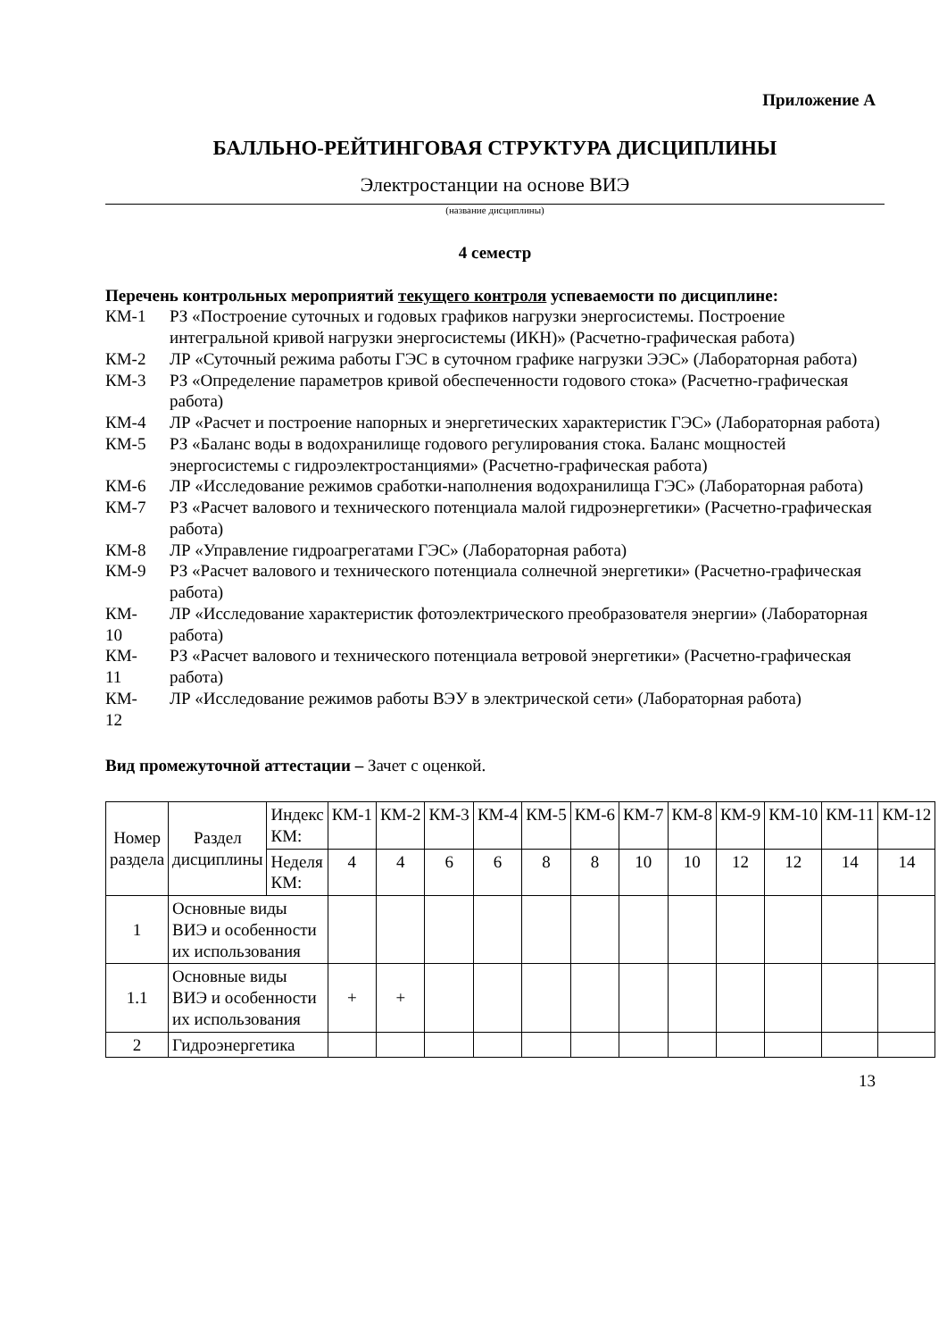Приложение А
БАЛЛЬНО-РЕЙТИНГОВАЯ СТРУКТУРА ДИСЦИПЛИНЫ
Электростанции на основе ВИЭ
(название дисциплины)
4 семестр
Перечень контрольных мероприятий текущего контроля успеваемости по дисциплине:
КМ-1 РЗ «Построение суточных и годовых графиков нагрузки энергосистемы. Построение интегральной кривой нагрузки энергосистемы (ИКН)» (Расчетно-графическая работа)
КМ-2 ЛР «Суточный режима работы ГЭС в суточном графике нагрузки ЭЭС» (Лабораторная работа)
КМ-3 РЗ «Определение параметров кривой обеспеченности годового стока» (Расчетно-графическая работа)
КМ-4 ЛР «Расчет и построение напорных и энергетических характеристик ГЭС» (Лабораторная работа)
КМ-5 РЗ «Баланс воды в водохранилище годового регулирования стока. Баланс мощностей энергосистемы с гидроэлектростанциями» (Расчетно-графическая работа)
КМ-6 ЛР «Исследование режимов сработки-наполнения водохранилища ГЭС» (Лабораторная работа)
КМ-7 РЗ «Расчет валового и технического потенциала малой гидроэнергетики» (Расчетно-графическая работа)
КМ-8 ЛР «Управление гидроагрегатами ГЭС» (Лабораторная работа)
КМ-9 РЗ «Расчет валового и технического потенциала солнечной энергетики» (Расчетно-графическая работа)
КМ-
10
ЛР «Исследование характеристик фотоэлектрического преобразователя энергии» (Лабораторная работа)
КМ-
11
РЗ «Расчет валового и технического потенциала ветровой энергетики» (Расчетно-графическая работа)
КМ-
12
ЛР «Исследование режимов работы ВЭУ в электрической сети» (Лабораторная работа)
Вид промежуточной аттестации – Зачет с оценкой.
| Номер раздела | Раздел дисциплины | Индекс КМ: | КМ-1 | КМ-2 | КМ-3 | КМ-4 | КМ-5 | КМ-6 | КМ-7 | КМ-8 | КМ-9 | КМ-10 | КМ-11 | КМ-12 |
| --- | --- | --- | --- | --- | --- | --- | --- | --- | --- | --- | --- | --- | --- | --- |
| | | Неделя КМ: | 4 | 4 | 6 | 6 | 8 | 8 | 10 | 10 | 12 | 12 | 14 | 14 |
| 1 | Основные виды ВИЭ и особенности их использования | | | | | | | | | | | | | |
| 1.1 | Основные виды ВИЭ и особенности их использования | | + | + | | | | | | | | | | |
| 2 | Гидроэнергетика | | | | | | | | | | | | | |
13